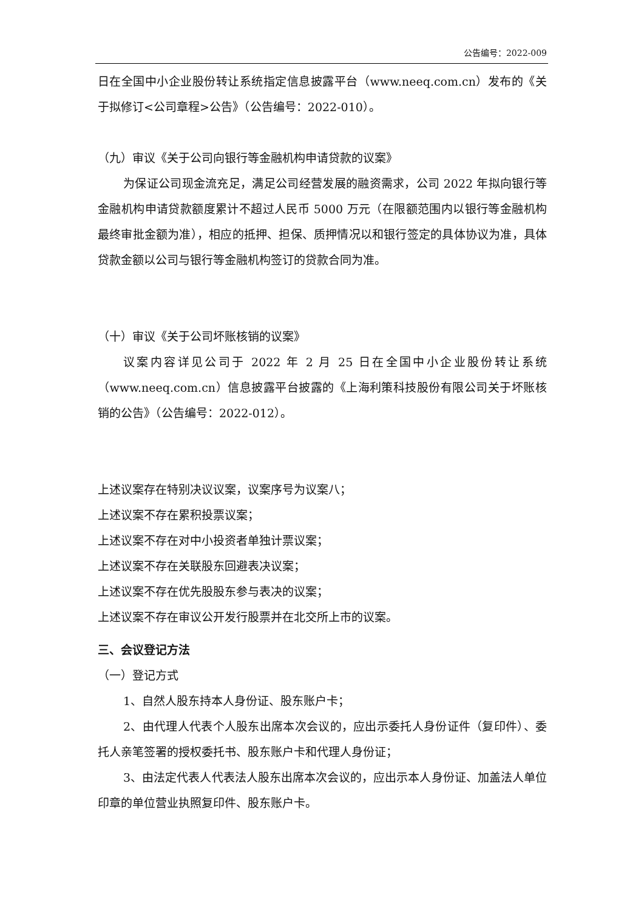公告编号：2022-009
日在全国中小企业股份转让系统指定信息披露平台（www.neeq.com.cn）发布的《关于拟修订<公司章程>公告》（公告编号：2022-010）。
（九）审议《关于公司向银行等金融机构申请贷款的议案》
为保证公司现金流充足，满足公司经营发展的融资需求，公司 2022 年拟向银行等金融机构申请贷款额度累计不超过人民币 5000 万元（在限额范围内以银行等金融机构最终审批金额为准），相应的抵押、担保、质押情况以和银行签定的具体协议为准，具体贷款金额以公司与银行等金融机构签订的贷款合同为准。
（十）审议《关于公司坏账核销的议案》
议案内容详见公司于 2022 年 2 月 25 日在全国中小企业股份转让系统（www.neeq.com.cn）信息披露平台披露的《上海利策科技股份有限公司关于坏账核销的公告》（公告编号：2022-012）。
上述议案存在特别决议议案，议案序号为议案八；
上述议案不存在累积投票议案；
上述议案不存在对中小投资者单独计票议案；
上述议案不存在关联股东回避表决议案；
上述议案不存在优先股股东参与表决的议案；
上述议案不存在审议公开发行股票并在北交所上市的议案。
三、会议登记方法
（一）登记方式
1、自然人股东持本人身份证、股东账户卡；
2、由代理人代表个人股东出席本次会议的，应出示委托人身份证件（复印件）、委托人亲笔签署的授权委托书、股东账户卡和代理人身份证；
3、由法定代表人代表法人股东出席本次会议的，应出示本人身份证、加盖法人单位印章的单位营业执照复印件、股东账户卡。